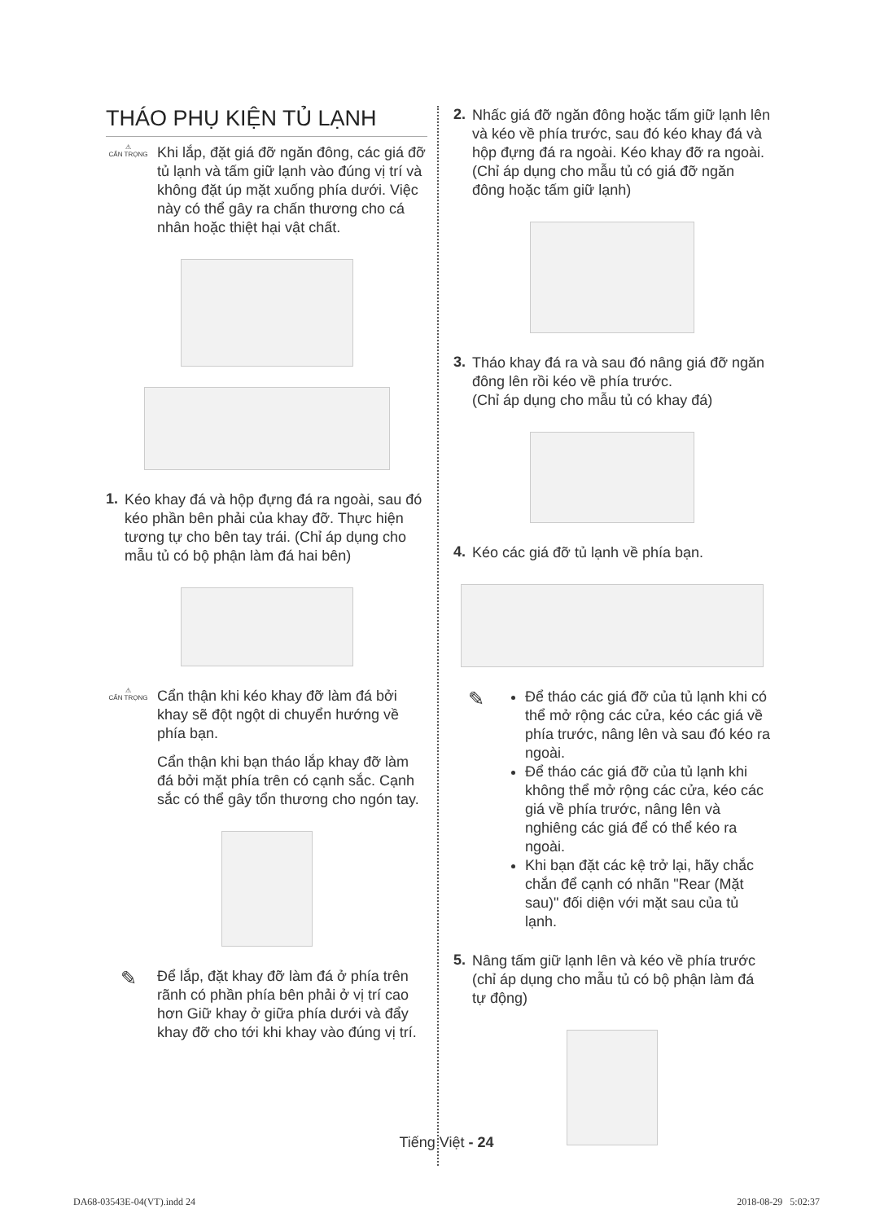THÁO PHỤ KIỆN TỦ LẠNH
⚠
CẨN TRỌNG
Khi lắp, đặt giá đỡ ngăn đông, các giá đỡ tủ lạnh và tấm giữ lạnh vào đúng vị trí và không đặt úp mặt xuống phía dưới. Việc này có thể gây ra chấn thương cho cá nhân hoặc thiệt hại vật chất.
1.
Kéo khay đá và hộp đựng đá ra ngoài, sau đó kéo phần bên phải của khay đỡ. Thực hiện tương tự cho bên tay trái. (Chỉ áp dụng cho mẫu tủ có bộ phận làm đá hai bên)
⚠
CẨN TRỌNG
Cẩn thận khi kéo khay đỡ làm đá bởi khay sẽ đột ngột di chuyển hướng về phía bạn.
Cẩn thận khi bạn tháo lắp khay đỡ làm đá bởi mặt phía trên có cạnh sắc. Cạnh sắc có thể gây tổn thương cho ngón tay.
✎
Để lắp, đặt khay đỡ làm đá ở phía trên rãnh có phần phía bên phải ở vị trí cao hơn Giữ khay ở giữa phía dưới và đẩy khay đỡ cho tới khi khay vào đúng vị trí.
2.
Nhấc giá đỡ ngăn đông hoặc tấm giữ lạnh lên và kéo về phía trước, sau đó kéo khay đá và hộp đựng đá ra ngoài. Kéo khay đỡ ra ngoài. (Chỉ áp dụng cho mẫu tủ có giá đỡ ngăn đông hoặc tấm giữ lạnh)
3.
Tháo khay đá ra và sau đó nâng giá đỡ ngăn đông lên rồi kéo về phía trước.
(Chỉ áp dụng cho mẫu tủ có khay đá)
4.
Kéo các giá đỡ tủ lạnh về phía bạn.
✎
Để tháo các giá đỡ của tủ lạnh khi có thể mở rộng các cửa, kéo các giá về phía trước, nâng lên và sau đó kéo ra ngoài.
Để tháo các giá đỡ của tủ lạnh khi không thể mở rộng các cửa, kéo các giá về phía trước, nâng lên và nghiêng các giá để có thể kéo ra ngoài.
Khi bạn đặt các kệ trở lại, hãy chắc chắn để cạnh có nhãn "Rear (Mặt sau)" đối diện với mặt sau của tủ lạnh.
5.
Nâng tấm giữ lạnh lên và kéo về phía trước (chỉ áp dụng cho mẫu tủ có bộ phận làm đá tự động)
Tiếng Việt - 24
DA68-03543E-04(VT).indd 24 2018-08-29 5:02:37